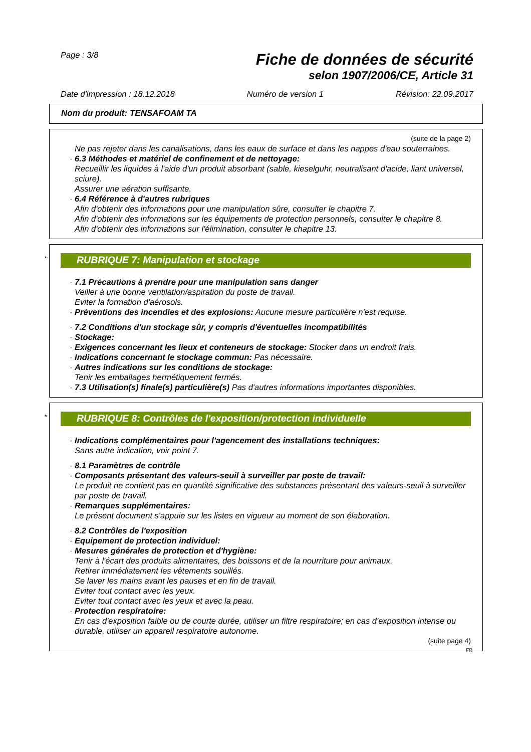Page : 3/8
Fiche de données de sécurité
selon 1907/2006/CE, Article 31
Date d'impression : 18.12.2018 Numéro de version 1 Révision: 22.09.2017
Nom du produit: TENSAFOAM TA
(suite de la page 2)
Ne pas rejeter dans les canalisations, dans les eaux de surface et dans les nappes d'eau souterraines.
· 6.3 Méthodes et matériel de confinement et de nettoyage:
Recueillir les liquides à l'aide d'un produit absorbant (sable, kieselguhr, neutralisant d'acide, liant universel, sciure).
Assurer une aération suffisante.
· 6.4 Référence à d'autres rubriques
Afin d'obtenir des informations pour une manipulation sûre, consulter le chapitre 7.
Afin d'obtenir des informations sur les équipements de protection personnels, consulter le chapitre 8.
Afin d'obtenir des informations sur l'élimination, consulter le chapitre 13.
* RUBRIQUE 7: Manipulation et stockage
· 7.1 Précautions à prendre pour une manipulation sans danger
Veiller à une bonne ventilation/aspiration du poste de travail.
Eviter la formation d'aérosols.
· Préventions des incendies et des explosions: Aucune mesure particulière n'est requise.
· 7.2 Conditions d'un stockage sûr, y compris d'éventuelles incompatibilités
· Stockage:
· Exigences concernant les lieux et conteneurs de stockage: Stocker dans un endroit frais.
· Indications concernant le stockage commun: Pas nécessaire.
· Autres indications sur les conditions de stockage:
Tenir les emballages hermétiquement fermés.
· 7.3 Utilisation(s) finale(s) particulière(s) Pas d'autres informations importantes disponibles.
* RUBRIQUE 8: Contrôles de l'exposition/protection individuelle
· Indications complémentaires pour l'agencement des installations techniques:
Sans autre indication, voir point 7.
· 8.1 Paramètres de contrôle
· Composants présentant des valeurs-seuil à surveiller par poste de travail:
Le produit ne contient pas en quantité significative des substances présentant des valeurs-seuil à surveiller par poste de travail.
· Remarques supplémentaires:
Le présent document s'appuie sur les listes en vigueur au moment de son élaboration.
· 8.2 Contrôles de l'exposition
· Equipement de protection individuel:
· Mesures générales de protection et d'hygiène:
Tenir à l'écart des produits alimentaires, des boissons et de la nourriture pour animaux.
Retirer immédiatement les vêtements souillés.
Se laver les mains avant les pauses et en fin de travail.
Eviter tout contact avec les yeux.
Eviter tout contact avec les yeux et avec la peau.
· Protection respiratoire:
En cas d'exposition faible ou de courte durée, utiliser un filtre respiratoire; en cas d'exposition intense ou durable, utiliser un appareil respiratoire autonome.
(suite page 4)
FR